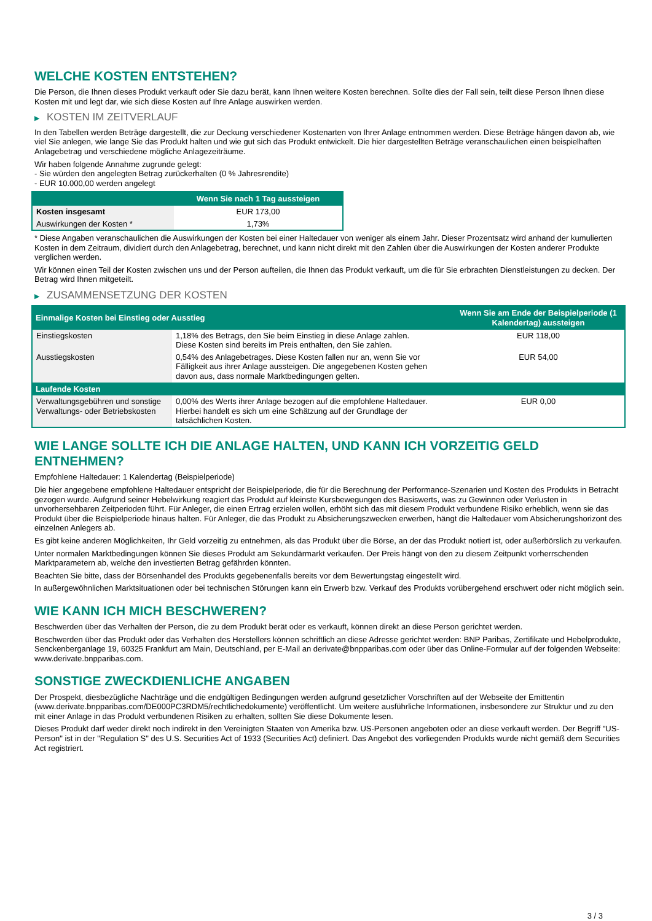WELCHE KOSTEN ENTSTEHEN?
Die Person, die Ihnen dieses Produkt verkauft oder Sie dazu berät, kann Ihnen weitere Kosten berechnen. Sollte dies der Fall sein, teilt diese Person Ihnen diese Kosten mit und legt dar, wie sich diese Kosten auf Ihre Anlage auswirken werden.
▶ KOSTEN IM ZEITVERLAUF
In den Tabellen werden Beträge dargestellt, die zur Deckung verschiedener Kostenarten von Ihrer Anlage entnommen werden. Diese Beträge hängen davon ab, wie viel Sie anlegen, wie lange Sie das Produkt halten und wie gut sich das Produkt entwickelt. Die hier dargestellten Beträge veranschaulichen einen beispielhaften Anlagebetrag und verschiedene mögliche Anlagezeiträume.
Wir haben folgende Annahme zugrunde gelegt:
- Sie würden den angelegten Betrag zurückerhalten (0 % Jahresrendite)
- EUR 10.000,00 werden angelegt
| | Wenn Sie nach 1 Tag aussteigen |
| --- | --- |
| Kosten insgesamt | EUR 173,00 |
| Auswirkungen der Kosten * | 1,73% |
* Diese Angaben veranschaulichen die Auswirkungen der Kosten bei einer Haltedauer von weniger als einem Jahr. Dieser Prozentsatz wird anhand der kumulierten Kosten in dem Zeitraum, dividiert durch den Anlagebetrag, berechnet, und kann nicht direkt mit den Zahlen über die Auswirkungen der Kosten anderer Produkte verglichen werden.
Wir können einen Teil der Kosten zwischen uns und der Person aufteilen, die Ihnen das Produkt verkauft, um die für Sie erbrachten Dienstleistungen zu decken. Der Betrag wird Ihnen mitgeteilt.
▶ ZUSAMMENSETZUNG DER KOSTEN
| Einmalige Kosten bei Einstieg oder Ausstieg | | Wenn Sie am Ende der Beispielperiode (1 Kalendertag) aussteigen |
| --- | --- | --- |
| Einstiegskosten | 1,18% des Betrags, den Sie beim Einstieg in diese Anlage zahlen. Diese Kosten sind bereits im Preis enthalten, den Sie zahlen. | EUR 118,00 |
| Ausstiegskosten | 0,54% des Anlagebetrages. Diese Kosten fallen nur an, wenn Sie vor Fälligkeit aus ihrer Anlage aussteigen. Die angegebenen Kosten gehen davon aus, dass normale Marktbedingungen gelten. | EUR 54,00 |
| Laufende Kosten | | |
| Verwaltungsgebühren und sonstige Verwaltungs- oder Betriebskosten | 0,00% des Werts ihrer Anlage bezogen auf die empfohlene Haltedauer. Hierbei handelt es sich um eine Schätzung auf der Grundlage der tatsächlichen Kosten. | EUR 0,00 |
WIE LANGE SOLLTE ICH DIE ANLAGE HALTEN, UND KANN ICH VORZEITIG GELD ENTNEHMEN?
Empfohlene Haltedauer: 1 Kalendertag (Beispielperiode)
Die hier angegebene empfohlene Haltedauer entspricht der Beispielperiode, die für die Berechnung der Performance-Szenarien und Kosten des Produkts in Betracht gezogen wurde. Aufgrund seiner Hebelwirkung reagiert das Produkt auf kleinste Kursbewegungen des Basiswerts, was zu Gewinnen oder Verlusten in unvorhersehbaren Zeitperioden führt. Für Anleger, die einen Ertrag erzielen wollen, erhöht sich das mit diesem Produkt verbundene Risiko erheblich, wenn sie das Produkt über die Beispielperiode hinaus halten. Für Anleger, die das Produkt zu Absicherungszwecken erwerben, hängt die Haltedauer vom Absicherungshorizont des einzelnen Anlegers ab.
Es gibt keine anderen Möglichkeiten, Ihr Geld vorzeitig zu entnehmen, als das Produkt über die Börse, an der das Produkt notiert ist, oder außerbörslich zu verkaufen.
Unter normalen Marktbedingungen können Sie dieses Produkt am Sekundärmarkt verkaufen. Der Preis hängt von den zu diesem Zeitpunkt vorherrschenden Marktparametern ab, welche den investierten Betrag gefährden könnten.
Beachten Sie bitte, dass der Börsenhandel des Produkts gegebenenfalls bereits vor dem Bewertungstag eingestellt wird.
In außergewöhnlichen Marktsituationen oder bei technischen Störungen kann ein Erwerb bzw. Verkauf des Produkts vorübergehend erschwert oder nicht möglich sein.
WIE KANN ICH MICH BESCHWEREN?
Beschwerden über das Verhalten der Person, die zu dem Produkt berät oder es verkauft, können direkt an diese Person gerichtet werden.
Beschwerden über das Produkt oder das Verhalten des Herstellers können schriftlich an diese Adresse gerichtet werden: BNP Paribas, Zertifikate und Hebelprodukte, Senckenberganlage 19, 60325 Frankfurt am Main, Deutschland, per E-Mail an derivate@bnpparibas.com oder über das Online-Formular auf der folgenden Webseite: www.derivate.bnpparibas.com.
SONSTIGE ZWECKDIENLICHE ANGABEN
Der Prospekt, diesbezügliche Nachträge und die endgültigen Bedingungen werden aufgrund gesetzlicher Vorschriften auf der Webseite der Emittentin (www.derivate.bnpparibas.com/DE000PC3RDM5/rechtlichedokumente) veröffentlicht. Um weitere ausführliche Informationen, insbesondere zur Struktur und zu den mit einer Anlage in das Produkt verbundenen Risiken zu erhalten, sollten Sie diese Dokumente lesen.
Dieses Produkt darf weder direkt noch indirekt in den Vereinigten Staaten von Amerika bzw. US-Personen angeboten oder an diese verkauft werden. Der Begriff "US-Person" ist in der "Regulation S" des U.S. Securities Act of 1933 (Securities Act) definiert. Das Angebot des vorliegenden Produkts wurde nicht gemäß dem Securities Act registriert.
3 / 3